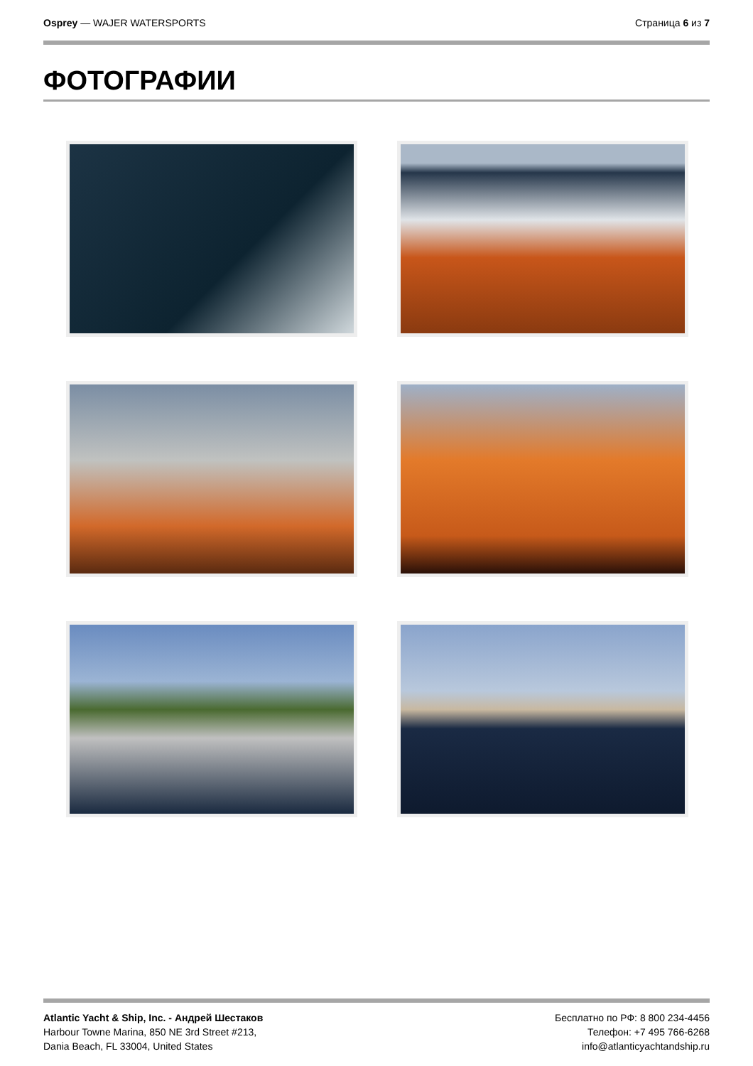Osprey — WAJER WATERSPORTS Страница 6 из 7
ФОТОГРАФИИ
Atlantic Yacht & Ship, Inc. - Андрей Шестаков
Harbour Towne Marina, 850 NE 3rd Street #213,
Dania Beach, FL 33004, United States
Бесплатно по РФ: 8 800 234-4456
Телефон: +7 495 766-6268
info@atlanticyachtandship.ru